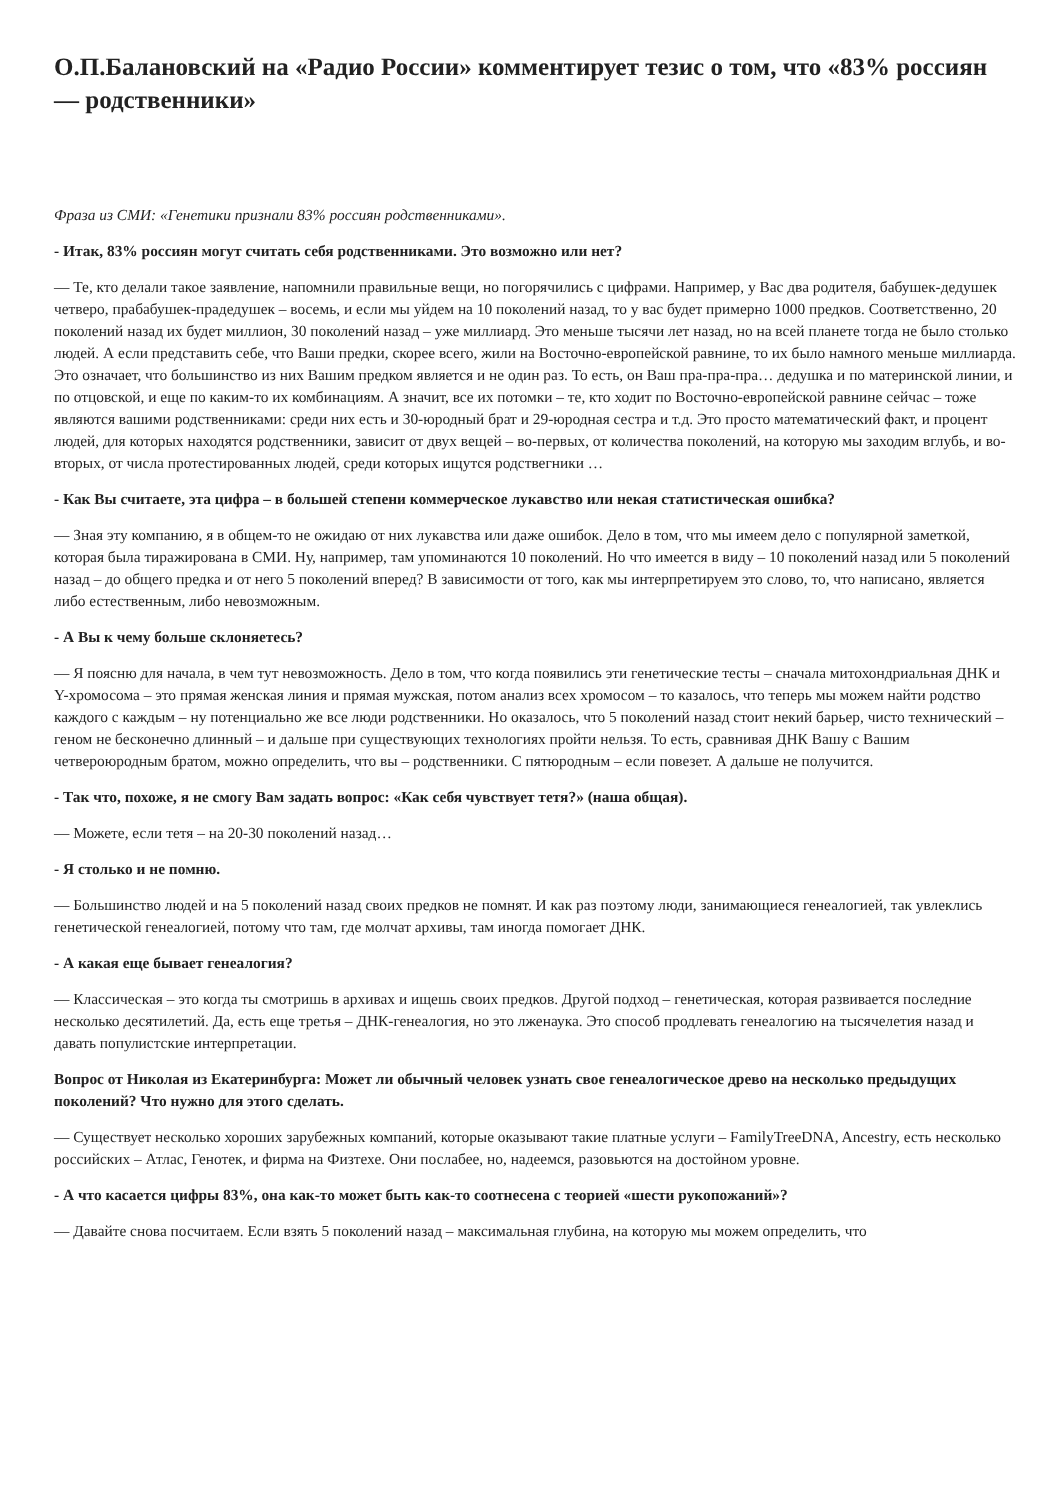О.П.Балановский на «Радио России» комментирует тезис о том, что «83% россиян — родственники»
Фраза из СМИ: «Генетики признали 83% россиян родственниками».
- Итак, 83% россиян могут считать себя родственниками. Это возможно или нет?
— Те, кто делали такое заявление, напомнили правильные вещи, но погорячились с цифрами. Например, у Вас два родителя, бабушек-дедушек четверо, прабабушек-прадедушек – восемь, и если мы уйдем на 10 поколений назад, то у вас будет примерно 1000 предков. Соответственно, 20 поколений назад их будет миллион, 30 поколений назад – уже миллиард. Это меньше тысячи лет назад, но на всей планете тогда не было столько людей. А если представить себе, что Ваши предки, скорее всего, жили на Восточно-европейской равнине, то их было намного меньше миллиарда. Это означает, что большинство из них Вашим предком является и не один раз. То есть, он Ваш пра-пра-пра… дедушка и по материнской линии, и по отцовской, и еще по каким-то их комбинациям. А значит, все их потомки – те, кто ходит по Восточно-европейской равнине сейчас – тоже являются вашими родственниками: среди них есть и 30-юродный брат и 29-юродная сестра и т.д. Это просто математический факт, и процент людей, для которых находятся родственники, зависит от двух вещей – во-первых, от количества поколений, на которую мы заходим вглубь, и во-вторых, от числа протестированных людей, среди которых ищутся родствегники …
- Как Вы считаете, эта цифра – в большей степени коммерческое лукавство или некая статистическая ошибка?
— Зная эту компанию, я в общем-то не ожидаю от них лукавства или даже ошибок. Дело в том, что мы имеем дело с популярной заметкой, которая была тиражирована в СМИ. Ну, например, там упоминаются 10 поколений. Но что имеется в виду – 10 поколений назад или 5 поколений назад – до общего предка и от него 5 поколений вперед? В зависимости от того, как мы интерпретируем это слово, то, что написано, является либо естественным, либо невозможным.
- А Вы к чему больше склоняетесь?
— Я поясню для начала, в чем тут невозможность. Дело в том, что когда появились эти генетические тесты – сначала митохондриальная ДНК и Y-хромосома – это прямая женская линия и прямая мужская, потом анализ всех хромосом – то казалось, что теперь мы можем найти родство каждого с каждым – ну потенциально же все люди родственники. Но оказалось, что 5 поколений назад стоит некий барьер, чисто технический – геном не бесконечно длинный – и дальше при существующих технологиях пройти нельзя. То есть, сравнивая ДНК Вашу с Вашим четвероюродным братом, можно определить, что вы – родственники. С пятюродным – если повезет. А дальше не получится.
- Так что, похоже, я не смогу Вам задать вопрос: «Как себя чувствует тетя?» (наша общая).
— Можете, если тетя – на 20-30 поколений назад…
- Я столько и не помню.
— Большинство людей и на 5 поколений назад своих предков не помнят. И как раз поэтому люди, занимающиеся генеалогией, так увлеклись генетической генеалогией, потому что там, где молчат архивы, там иногда помогает ДНК.
- А какая еще бывает генеалогия?
— Классическая – это когда ты смотришь в архивах и ищешь своих предков. Другой подход – генетическая, которая развивается последние несколько десятилетий. Да, есть еще третья – ДНК-генеалогия, но это лженаука. Это способ продлевать генеалогию на тысячелетия назад и давать популистские интерпретации.
Вопрос от Николая из Екатеринбурга: Может ли обычный человек узнать свое генеалогическое древо на несколько предыдущих поколений? Что нужно для этого сделать.
— Существует несколько хороших зарубежных компаний, которые оказывают такие платные услуги – FamilyTreeDNA, Ancestry, есть несколько российских – Атлас, Генотек, и фирма на Физтехе. Они послабее, но, надеемся, разовьются на достойном уровне.
- А что касается цифры 83%, она как-то может быть как-то соотнесена с теорией «шести рукопожаний»?
— Давайте снова посчитаем. Если взять 5 поколений назад – максимальная глубина, на которую мы можем определить, что